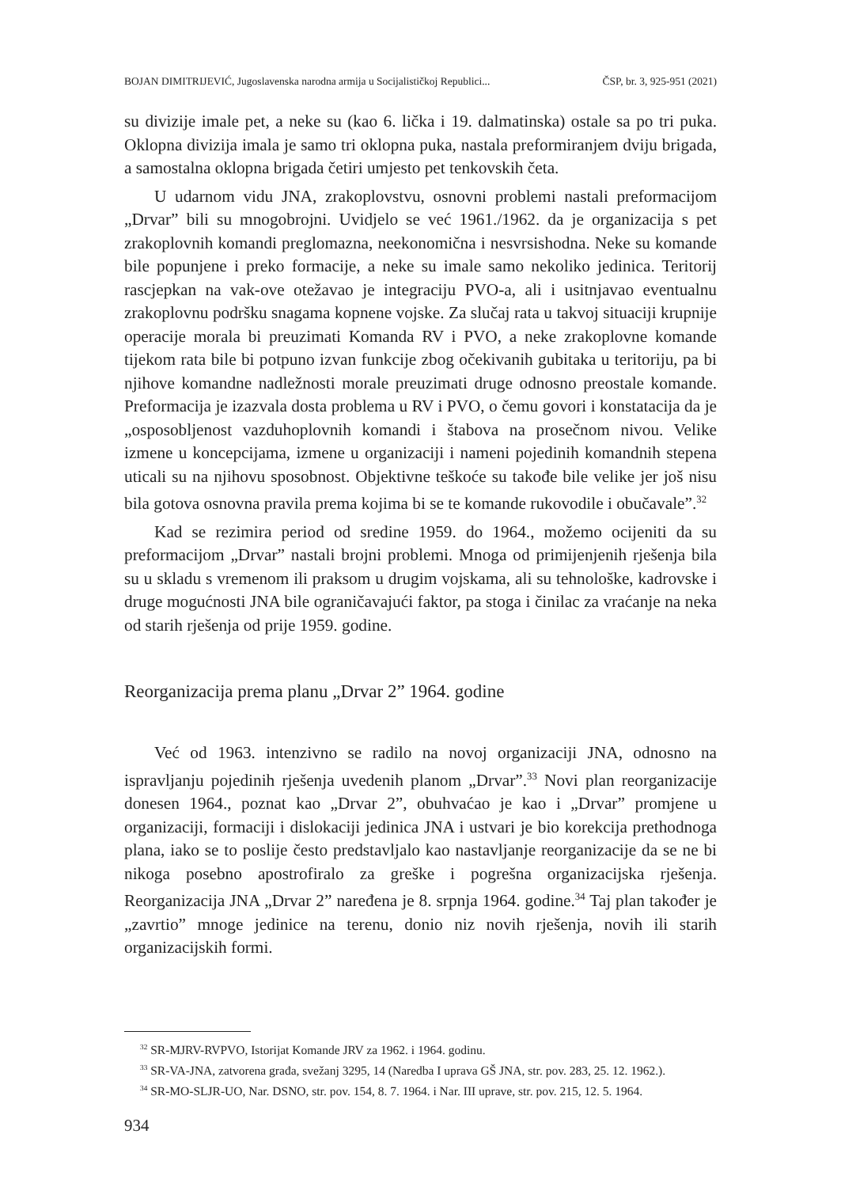BOJAN DIMITRIJEVIĆ, Jugoslavenska narodna armija u Socijalističkoj Republici... ČSP, br. 3, 925-951 (2021)
su divizije imale pet, a neke su (kao 6. lička i 19. dalmatinska) ostale sa po tri puka. Oklopna divizija imala je samo tri oklopna puka, nastala preformiranjem dviju brigada, a samostalna oklopna brigada četiri umjesto pet tenkovskih četa.
U udarnom vidu JNA, zrakoplovstvu, osnovni problemi nastali preformacijom „Drvar” bili su mnogobrojni. Uvidjelo se već 1961./1962. da je organizacija s pet zrakoplovnih komandi preglomazna, neekonomična i nesvrsishodna. Neke su komande bile popunjene i preko formacije, a neke su imale samo nekoliko jedinica. Teritorij rascjepkan na vak-ove otežavao je integraciju PVO-a, ali i usitnjavao eventualnu zrakoplovnu podršku snagama kopnene vojske. Za slučaj rata u takvoj situaciji krupnije operacije morala bi preuzimati Komanda RV i PVO, a neke zrakoplovne komande tijekom rata bile bi potpuno izvan funkcije zbog očekivanih gubitaka u teritoriju, pa bi njihove komandne nadležnosti morale preuzimati druge odnosno preostale komande. Preformacija je izazvala dosta problema u RV i PVO, o čemu govori i konstatacija da je „osposobljenost vazduhoplovnih komandi i štabova na prosečnom nivou. Velike izmene u koncepcijama, izmene u organizaciji i nameni pojedinih komandnih stepena uticali su na njihovu sposobnost. Objektivne teškoće su takođe bile velike jer još nisu bila gotova osnovna pravila prema kojima bi se te komande rukovodile i obučavale”.<sup>32</sup>
Kad se rezimira period od sredine 1959. do 1964., možemo ocijeniti da su preformacijom „Drvar” nastali brojni problemi. Mnoga od primijenjenih rješenja bila su u skladu s vremenom ili praksom u drugim vojskama, ali su tehnološke, kadrovske i druge mogućnosti JNA bile ograničavajući faktor, pa stoga i činilac za vraćanje na neka od starih rješenja od prije 1959. godine.
Reorganizacija prema planu „Drvar 2” 1964. godine
Već od 1963. intenzivno se radilo na novoj organizaciji JNA, odnosno na ispravljanju pojedinih rješenja uvedenih planom „Drvar”.<sup>33</sup> Novi plan reorganizacije donesen 1964., poznat kao „Drvar 2”, obuhvaćao je kao i „Drvar” promjene u organizaciji, formaciji i dislokaciji jedinica JNA i ustvari je bio korekcija prethodnoga plana, iako se to poslije često predstavljalo kao nastavljanje reorganizacije da se ne bi nikoga posebno apostrofiralo za greške i pogrešna organizacijska rješenja. Reorganizacija JNA „Drvar 2” naređena je 8. srpnja 1964. godine.<sup>34</sup> Taj plan također je „zavrtio” mnoge jedinice na terenu, donio niz novih rješenja, novih ili starih organizacijskih formi.
<sup>32</sup> SR-MJRV-RVPVO, Istorijat Komande JRV za 1962. i 1964. godinu.
<sup>33</sup> SR-VA-JNA, zatvorena građa, svežanj 3295, 14 (Naredba I uprava GŠ JNA, str. pov. 283, 25. 12. 1962.).
<sup>34</sup> SR-MO-SLJR-UO, Nar. DSNO, str. pov. 154, 8. 7. 1964. i Nar. III uprave, str. pov. 215, 12. 5. 1964.
934